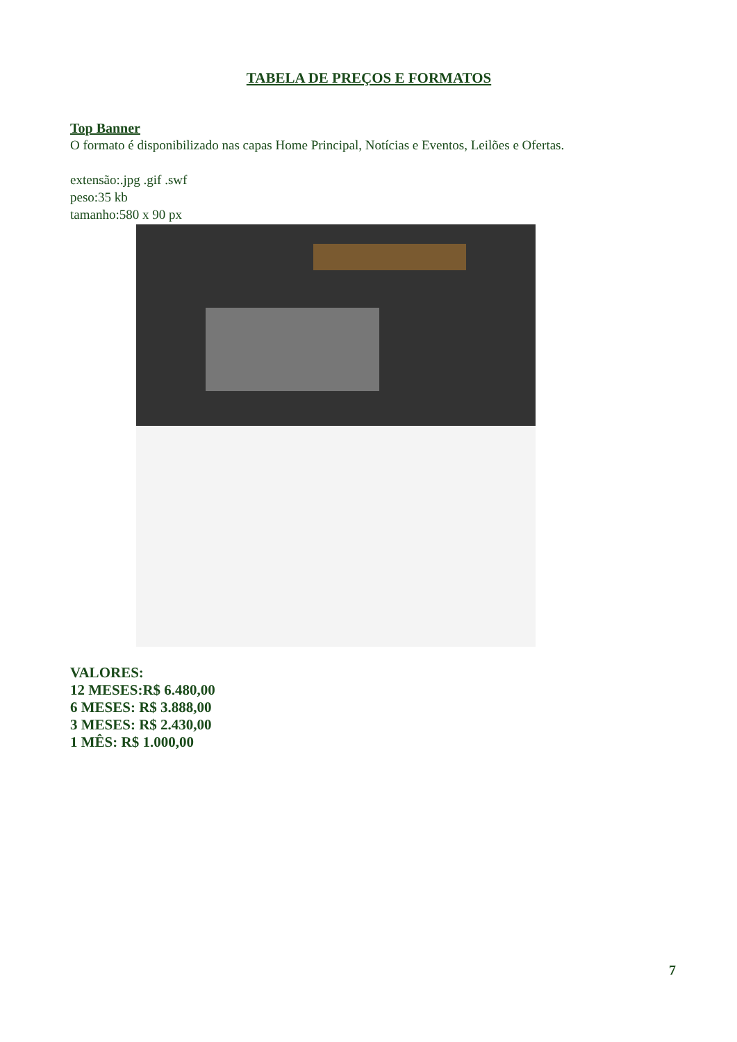TABELA DE PREÇOS E FORMATOS
Top Banner
O formato é disponibilizado nas capas Home Principal, Notícias e Eventos, Leilões e Ofertas.
extensão:.jpg .gif .swf
peso:35 kb
tamanho:580 x 90 px
VALORES:
12 MESES:R$ 6.480,00
6 MESES: R$ 3.888,00
3 MESES: R$ 2.430,00
1 MÊS: R$ 1.000,00
7